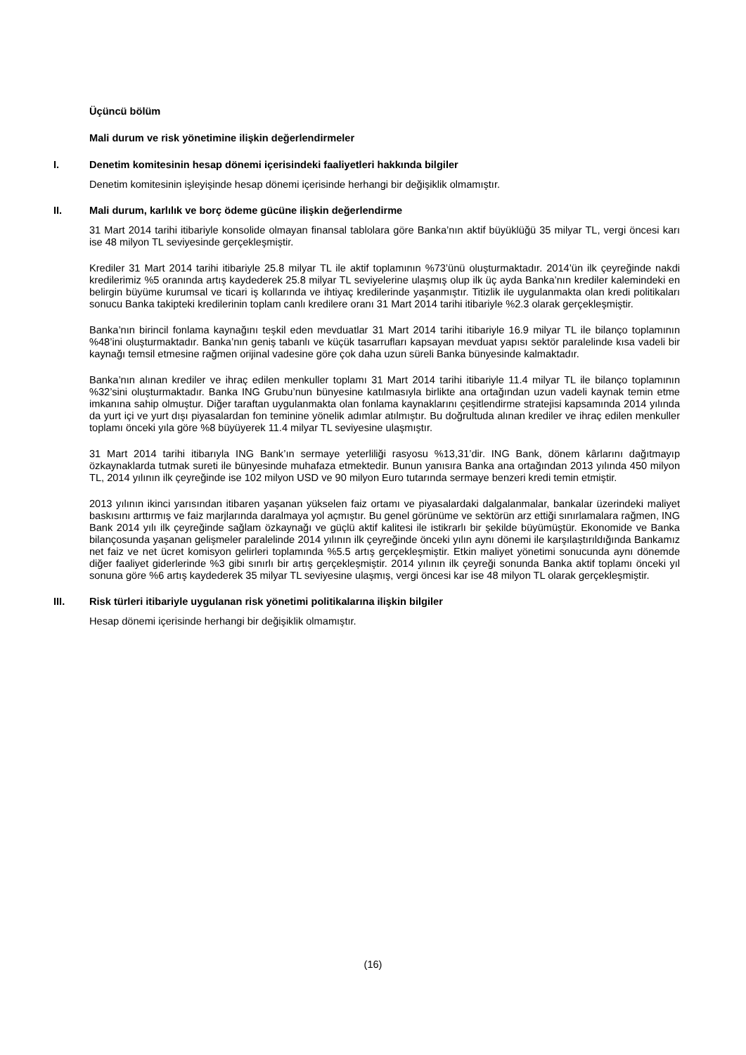Üçüncü bölüm
Mali durum ve risk yönetimine ilişkin değerlendirmeler
I. Denetim komitesinin hesap dönemi içerisindeki faaliyetleri hakkında bilgiler
Denetim komitesinin işleyişinde hesap dönemi içerisinde herhangi bir değişiklik olmamıştır.
II. Mali durum, karlılık ve borç ödeme gücüne ilişkin değerlendirme
31 Mart 2014 tarihi itibariyle konsolide olmayan finansal tablolara göre Banka’nın aktif büyüklüğü 35 milyar TL, vergi öncesi karı ise 48 milyon TL seviyesinde gerçekleşmiştir.
Krediler 31 Mart 2014 tarihi itibariyle 25.8 milyar TL ile aktif toplamının %73’ünü oluşturmaktadır. 2014’ün ilk çeyreğinde nakdi kredilerimiz %5 oranında artış kaydederek 25.8 milyar TL seviyelerine ulaşmış olup ilk üç ayda Banka’nın krediler kalemindeki en belirgin büyüme kurumsal ve ticari iş kollarında ve ihtiyaç kredilerinde yaşanmıştır. Titizlik ile uygulanmakta olan kredi politikaları sonucu Banka takipteki kredilerinin toplam canlı kredilere oranı 31 Mart 2014 tarihi itibariyle %2.3 olarak gerçekleşmiştir.
Banka’nın birincil fonlama kaynağını teşkil eden mevduatlar 31 Mart 2014 tarihi itibariyle 16.9 milyar TL ile bilanço toplamının %48’ini oluşturmaktadır. Banka’nın geniş tabanlı ve küçük tasarrufları kapsayan mevduat yapısı sektör paralelinde kısa vadeli bir kaynağı temsil etmesine rağmen orijinal vadesine göre çok daha uzun süreli Banka bünyesinde kalmaktadır.
Banka’nın alınan krediler ve ihraç edilen menkuller toplamı 31 Mart 2014 tarihi itibariyle 11.4 milyar TL ile bilanço toplamının %32’sini oluşturmaktadır. Banka ING Grubu’nun bünyesine katılmasıyla birlikte ana ortağından uzun vadeli kaynak temin etme imkanına sahip olmuştur. Diğer taraftan uygulanmakta olan fonlama kaynaklarını çeşitlendirme stratejisi kapsamında 2014 yılında da yurt içi ve yurt dışı piyasalardan fon teminine yönelik adımlar atılmıştır. Bu doğrultuda alınan krediler ve ihraç edilen menkuller toplamı önceki yıla göre %8 büyüyerek 11.4 milyar TL seviyesine ulaşmıştır.
31 Mart 2014 tarihi itibarıyla ING Bank’ın sermaye yeterliliği rasyosu %13,31’dir. ING Bank, dönem kârlarını dağıtmayıp özkaynaklarda tutmak sureti ile bünyesinde muhafaza etmektedir. Bunun yanısıra Banka ana ortağından 2013 yılında 450 milyon TL, 2014 yılının ilk çeyreğinde ise 102 milyon USD ve 90 milyon Euro tutarında sermaye benzeri kredi temin etmiştir.
2013 yılının ikinci yarısından itibaren yaşanan yükselen faiz ortamı ve piyasalardaki dalgalanmalar, bankalar üzerindeki maliyet baskısını arttırmış ve faiz marjlarında daralmaya yol açmıştır. Bu genel görünüme ve sektörün arz ettiği sınırlamalara rağmen, ING Bank 2014 yılı ilk çeyreğinde sağlam özkaynağı ve güçlü aktif kalitesi ile istikrarlı bir şekilde büyümüştür. Ekonomide ve Banka bilançosunda yaşanan gelişmeler paralelinde 2014 yılının ilk çeyreğinde önceki yılın aynı dönemi ile karşılaştırıldığında Bankamız net faiz ve net ücret komisyon gelirleri toplamında %5.5 artış gerçekleşmiştir. Etkin maliyet yönetimi sonucunda aynı dönemde diğer faaliyet giderlerinde %3 gibi sınırlı bir artış gerçekleşmiştir. 2014 yılının ilk çeyreği sonunda Banka aktif toplamı önceki yıl sonuna göre %6 artış kaydederek 35 milyar TL seviyesine ulaşmış, vergi öncesi kar ise 48 milyon TL olarak gerçekleşmiştir.
III. Risk türleri itibariyle uygulanan risk yönetimi politikalarına ilişkin bilgiler
Hesap dönemi içerisinde herhangi bir değişiklik olmamıştır.
(16)